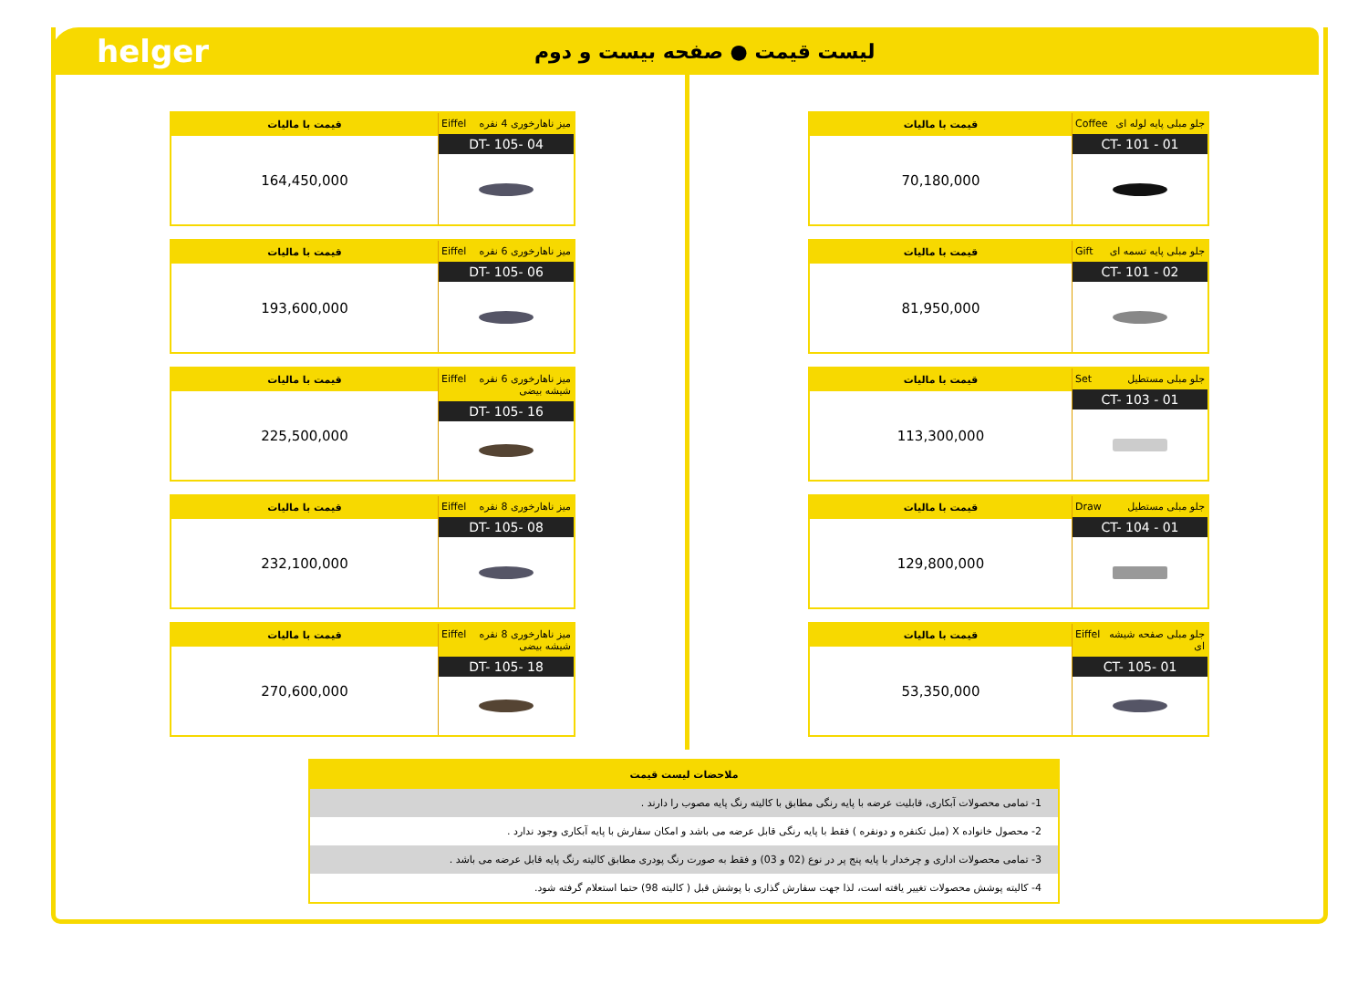helger
لیست قیمت ● صفحه بیست و دوم
قیمت با مالیات
164,450,000
میز ناهارخوری 4 نفره Eiffel
DT- 105- 04
قیمت با مالیات
193,600,000
میز ناهارخوری 6 نفره Eiffel
DT- 105- 06
قیمت با مالیات
225,500,000
میز ناهارخوری 6 نفره شیشه بیضی Eiffel
DT- 105- 16
قیمت با مالیات
232,100,000
میز ناهارخوری 8 نفره Eiffel
DT- 105- 08
قیمت با مالیات
270,600,000
میز ناهارخوری 8 نفره شیشه بیضی Eiffel
DT- 105- 18
قیمت با مالیات
70,180,000
جلو مبلی پایه لوله ای Coffee
CT- 101 - 01
قیمت با مالیات
81,950,000
جلو مبلی پایه تسمه ای Gift
CT- 101 - 02
قیمت با مالیات
113,300,000
جلو مبلی مستطیل Set
CT- 103 - 01
قیمت با مالیات
129,800,000
جلو مبلی مستطیل Draw
CT- 104 - 01
قیمت با مالیات
53,350,000
جلو مبلی صفحه شیشه ای Eiffel
CT- 105- 01
ملاحضات لیست قیمت
1- تمامی محصولات آبکاری، قابلیت عرضه با پایه رنگی مطابق با کالیته رنگ پایه مصوب را دارند .
2- محصول خانواده X (مبل تکنفره و دونفره ) فقط با پایه رنگی قابل عرضه می باشد و امکان سفارش با پایه آبکاری وجود ندارد .
3- تمامی محصولات اداری و چرخدار با پایه پنج پر در نوع (02 و 03) و فقط به صورت رنگ پودری مطابق کالیته رنگ پایه قابل عرضه می باشد .
4- کالیته پوشش محصولات تغییر یافته است، لذا جهت سفارش گذاری با پوشش قبل ( کالیته 98) حتما استعلام گرفته شود.